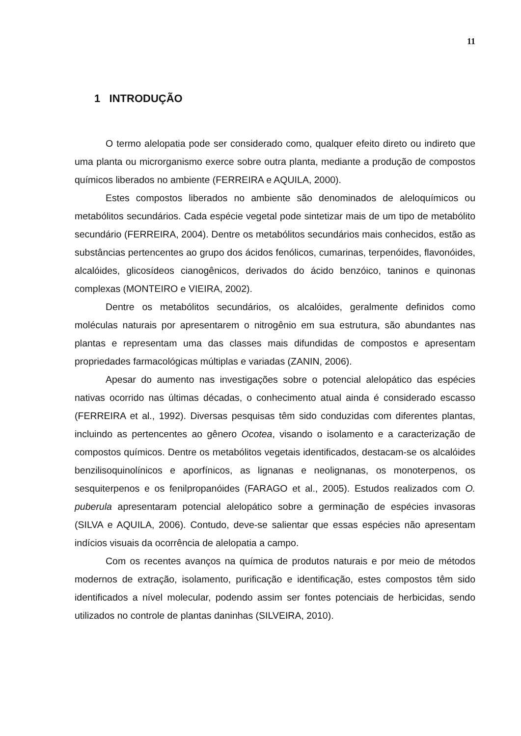11
1 INTRODUÇÃO
O termo alelopatia pode ser considerado como, qualquer efeito direto ou indireto que uma planta ou microrganismo exerce sobre outra planta, mediante a produção de compostos químicos liberados no ambiente (FERREIRA e AQUILA, 2000).
Estes compostos liberados no ambiente são denominados de aleloquímicos ou metabólitos secundários. Cada espécie vegetal pode sintetizar mais de um tipo de metabólito secundário (FERREIRA, 2004). Dentre os metabólitos secundários mais conhecidos, estão as substâncias pertencentes ao grupo dos ácidos fenólicos, cumarinas, terpenóides, flavonóides, alcalóides, glicosídeos cianogênicos, derivados do ácido benzóico, taninos e quinonas complexas (MONTEIRO e VIEIRA, 2002).
Dentre os metabólitos secundários, os alcalóides, geralmente definidos como moléculas naturais por apresentarem o nitrogênio em sua estrutura, são abundantes nas plantas e representam uma das classes mais difundidas de compostos e apresentam propriedades farmacológicas múltiplas e variadas (ZANIN, 2006).
Apesar do aumento nas investigações sobre o potencial alelopático das espécies nativas ocorrido nas últimas décadas, o conhecimento atual ainda é considerado escasso (FERREIRA et al., 1992). Diversas pesquisas têm sido conduzidas com diferentes plantas, incluindo as pertencentes ao gênero Ocotea, visando o isolamento e a caracterização de compostos químicos. Dentre os metabólitos vegetais identificados, destacam-se os alcalóides benzilisoquinolínicos e aporfínicos, as lignanas e neolignanas, os monoterpenos, os sesquiterpenos e os fenilpropanóides (FARAGO et al., 2005). Estudos realizados com O. puberula apresentaram potencial alelopático sobre a germinação de espécies invasoras (SILVA e AQUILA, 2006). Contudo, deve-se salientar que essas espécies não apresentam indícios visuais da ocorrência de alelopatia a campo.
Com os recentes avanços na química de produtos naturais e por meio de métodos modernos de extração, isolamento, purificação e identificação, estes compostos têm sido identificados a nível molecular, podendo assim ser fontes potenciais de herbicidas, sendo utilizados no controle de plantas daninhas (SILVEIRA, 2010).